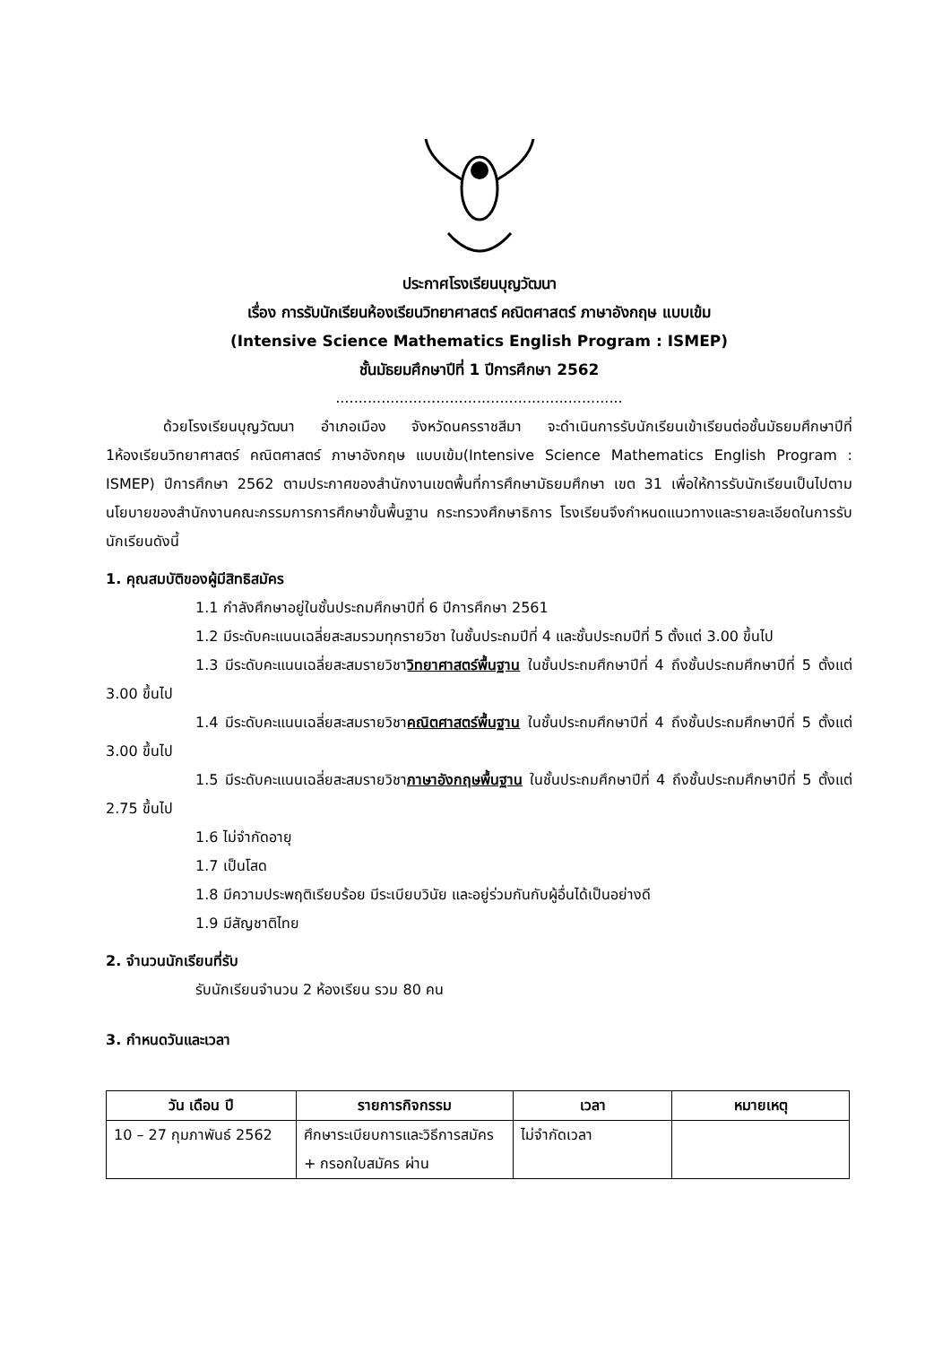ประกาศโรงเรียนบุญวัฒนา
เรื่อง การรับนักเรียนห้องเรียนวิทยาศาสตร์ คณิตศาสตร์ ภาษาอังกฤษ แบบเข้ม
(Intensive Science Mathematics English Program : ISMEP)
ชั้นมัธยมศึกษาปีที่ 1 ปีการศึกษา 2562
...............................................................
ด้วยโรงเรียนบุญวัฒนา อำเภอเมือง จังหวัดนครราชสีมา จะดำเนินการรับนักเรียนเข้าเรียนต่อชั้นมัธยมศึกษาปีที่ 1ห้องเรียนวิทยาศาสตร์ คณิตศาสตร์ ภาษาอังกฤษ แบบเข้ม(Intensive Science Mathematics English Program : ISMEP) ปีการศึกษา 2562 ตามประกาศของสำนักงานเขตพื้นที่การศึกษามัธยมศึกษา เขต 31 เพื่อให้การรับนักเรียนเป็นไปตามนโยบายของสำนักงานคณะกรรมการการศึกษาขั้นพื้นฐาน กระทรวงศึกษาธิการ โรงเรียนจึงกำหนดแนวทางและรายละเอียดในการรับนักเรียนดังนี้
1. คุณสมบัติของผู้มีสิทธิสมัคร
1.1 กำลังศึกษาอยู่ในชั้นประถมศึกษาปีที่ 6 ปีการศึกษา 2561
1.2 มีระดับคะแนนเฉลี่ยสะสมรวมทุกรายวิชา ในชั้นประถมปีที่ 4 และชั้นประถมปีที่ 5 ตั้งแต่ 3.00 ขึ้นไป
1.3 มีระดับคะแนนเฉลี่ยสะสมรายวิชาวิทยาศาสตร์พื้นฐาน ในชั้นประถมศึกษาปีที่ 4 ถึงชั้นประถมศึกษาปีที่ 5 ตั้งแต่ 3.00 ขึ้นไป
1.4 มีระดับคะแนนเฉลี่ยสะสมรายวิชาคณิตศาสตร์พื้นฐาน ในชั้นประถมศึกษาปีที่ 4 ถึงชั้นประถมศึกษาปีที่ 5 ตั้งแต่ 3.00 ขึ้นไป
1.5 มีระดับคะแนนเฉลี่ยสะสมรายวิชาภาษาอังกฤษพื้นฐาน ในชั้นประถมศึกษาปีที่ 4 ถึงชั้นประถมศึกษาปีที่ 5 ตั้งแต่ 2.75 ขึ้นไป
1.6 ไม่จำกัดอายุ
1.7 เป็นโสด
1.8 มีความประพฤติเรียบร้อย มีระเบียบวินัย และอยู่ร่วมกันกับผู้อื่นได้เป็นอย่างดี
1.9 มีสัญชาติไทย
2. จำนวนนักเรียนที่รับ
รับนักเรียนจำนวน 2 ห้องเรียน รวม 80 คน
3. กำหนดวันและเวลา
| วัน เดือน ปี | รายการกิจกรรม | เวลา | หมายเหตุ |
| --- | --- | --- | --- |
| 10 – 27 กุมภาพันธ์ 2562 | ศึกษาระเบียบการและวิธีการสมัคร + กรอกใบสมัคร ผ่าน | ไม่จำกัดเวลา | |